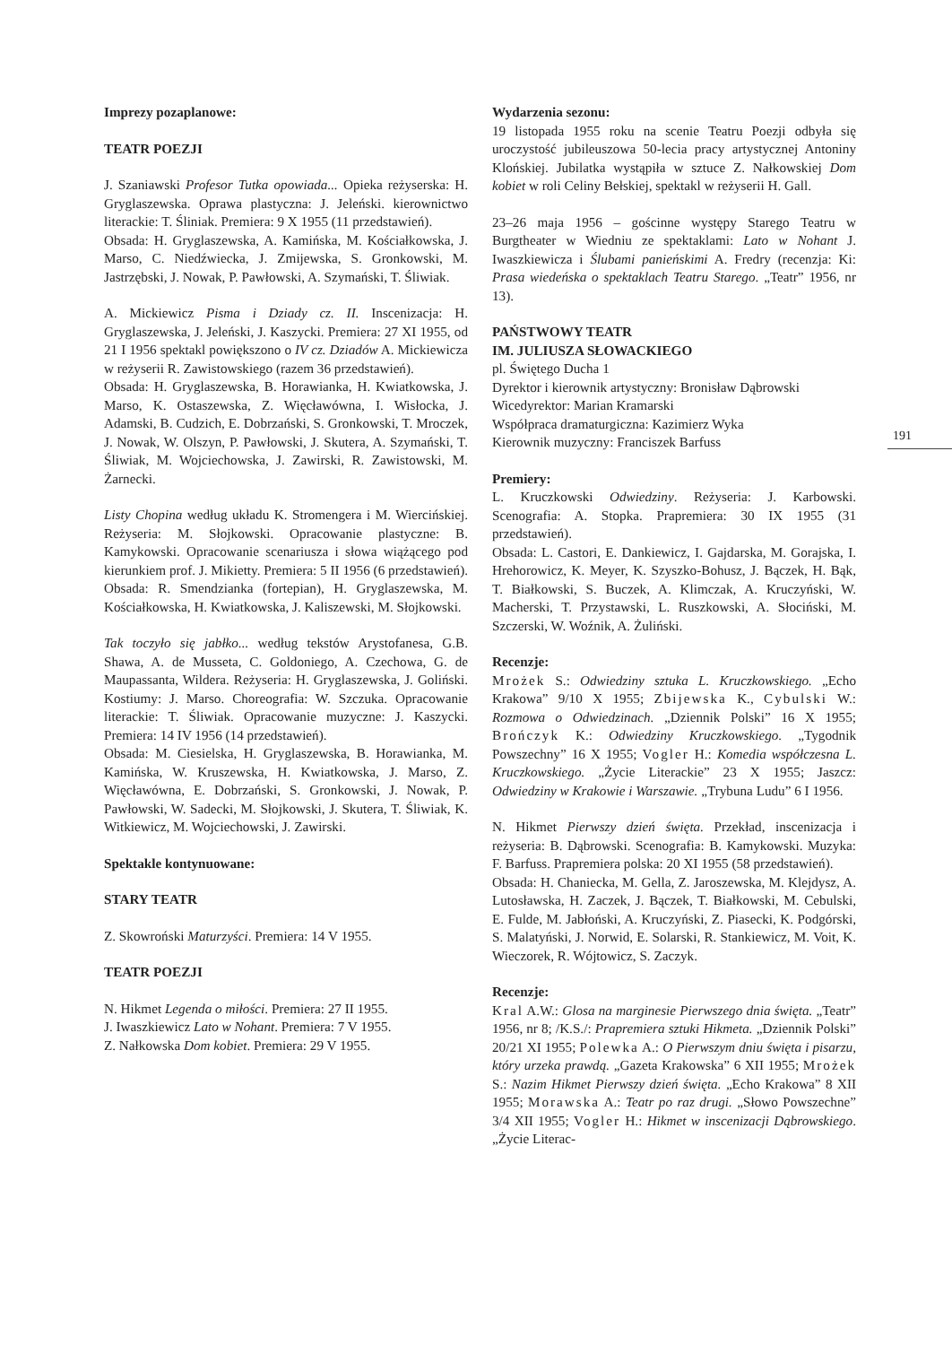Imprezy pozaplanowe:
TEATR POEZJI
J. Szaniawski Profesor Tutka opowiada... Opieka reżyserska: H. Gryglaszewska. Oprawa plastyczna: J. Jeleński. kierownictwo literackie: T. Śliniak. Premiera: 9 X 1955 (11 przedstawień).
Obsada: H. Gryglaszewska, A. Kamińska, M. Kościałkowska, J. Marso, C. Niedźwiecka, J. Zmijewska, S. Gronkowski, M. Jastrzębski, J. Nowak, P. Pawłowski, A. Szymański, T. Śliwiak.
A. Mickiewicz Pisma i Dziady cz. II. Inscenizacja: H. Gryglaszewska, J. Jeleński, J. Kaszycki. Premiera: 27 XI 1955, od 21 I 1956 spektakl powiększono o IV cz. Dziadów A. Mickiewicza w reżyserii R. Zawistowskiego (razem 36 przedstawień).
Obsada: H. Gryglaszewska, B. Horawianka, H. Kwiatkowska, J. Marso, K. Ostaszewska, Z. Więcławówna, I. Wisłocka, J. Adamski, B. Cudzich, E. Dobrzański, S. Gronkowski, T. Mroczek, J. Nowak, W. Olszyn, P. Pawłowski, J. Skutera, A. Szymański, T. Śliwiak, M. Wojciechowska, J. Zawirski, R. Zawistowski, M. Żarnecki.
Listy Chopina według układu K. Stromengera i M. Wiercińskiej. Reżyseria: M. Słojkowski. Opracowanie plastyczne: B. Kamykowski. Opracowanie scenariusza i słowa wiążącego pod kierunkiem prof. J. Mikietty. Premiera: 5 II 1956 (6 przedstawień).
Obsada: R. Smendzianka (fortepian), H. Gryglaszewska, M. Kościałkowska, H. Kwiatkowska, J. Kaliszewski, M. Słojkowski.
Tak toczyło się jabłko... według tekstów Arystofanesa, G.B. Shawa, A. de Musseta, C. Goldoniego, A. Czechowa, G. de Maupassanta, Wildera. Reżyseria: H. Gryglaszewska, J. Goliński. Kostiumy: J. Marso. Choreografia: W. Szczuka. Opracowanie literackie: T. Śliwiak. Opracowanie muzyczne: J. Kaszycki. Premiera: 14 IV 1956 (14 przedstawień).
Obsada: M. Ciesielska, H. Gryglaszewska, B. Horawianka, M. Kamińska, W. Kruszewska, H. Kwiatkowska, J. Marso, Z. Więcławówna, E. Dobrzański, S. Gronkowski, J. Nowak, P. Pawłowski, W. Sadecki, M. Słojkowski, J. Skutera, T. Śliwiak, K. Witkiewicz, M. Wojciechowski, J. Zawirski.
Spektakle kontynuowane:
STARY TEATR
Z. Skowroński Maturzyści. Premiera: 14 V 1955.
TEATR POEZJI
N. Hikmet Legenda o miłości. Premiera: 27 II 1955.
J. Iwaszkiewicz Lato w Nohant. Premiera: 7 V 1955.
Z. Nałkowska Dom kobiet. Premiera: 29 V 1955.
Wydarzenia sezonu:
19 listopada 1955 roku na scenie Teatru Poezji odbyła się uroczystość jubileuszowa 50-lecia pracy artystycznej Antoniny Klońskiej. Jubilatka wystąpiła w sztuce Z. Nałkowskiej Dom kobiet w roli Celiny Bełskiej, spektakl w reżyserii H. Gall.
23–26 maja 1956 – gościnne występy Starego Teatru w Burgtheater w Wiedniu ze spektaklami: Lato w Nohant J. Iwaszkiewicza i Ślubami panieńskimi A. Fredry (recenzja: Ki: Prasa wiedeńska o spektaklach Teatru Starego. „Teatr” 1956, nr 13).
PAŃSTWOWY TEATR
IM. JULIUSZA SŁOWACKIEGO
pl. Świętego Ducha 1
Dyrektor i kierownik artystyczny: Bronisław Dąbrowski
Wicedyrektor: Marian Kramarski
Współpraca dramaturgiczna: Kazimierz Wyka
Kierownik muzyczny: Franciszek Barfuss
Premiery:
L. Kruczkowski Odwiedziny. Reżyseria: J. Karbowski. Scenografia: A. Stopka. Prapremiera: 30 IX 1955 (31 przedstawień).
Obsada: L. Castori, E. Dankiewicz, I. Gajdarska, M. Gorajska, I. Hrehorowicz, K. Meyer, K. Szyszko-Bohusz, J. Bączek, H. Bąk, T. Białkowski, S. Buczek, A. Klimczak, A. Kruczyński, W. Macherski, T. Przystawski, L. Ruszkowski, A. Słociński, M. Szczerski, W. Woźnik, A. Żuliński.
Recenzje:
Mrożek S.: Odwiedziny sztuka L. Kruczkowskiego. „Echo Krakowa” 9/10 X 1955; Zbijewska K., Cybulski W.: Rozmowa o Odwiedzinach. „Dziennik Polski” 16 X 1955; Brończyk K.: Odwiedziny Kruczkowskiego. „Tygodnik Powszechny” 16 X 1955; Vogler H.: Komedia współczesna L. Kruczkowskiego. „Życie Literackie” 23 X 1955; Jaszcz: Odwiedziny w Krakowie i Warszawie. „Trybuna Ludu” 6 I 1956.
N. Hikmet Pierwszy dzień święta. Przekład, inscenizacja i reżyseria: B. Dąbrowski. Scenografia: B. Kamykowski. Muzyka: F. Barfuss. Prapremiera polska: 20 XI 1955 (58 przedstawień).
Obsada: H. Chaniecka, M. Gella, Z. Jaroszewska, M. Klejdysz, A. Lutosławska, H. Zaczek, J. Bączek, T. Białkowski, M. Cebulski, E. Fulde, M. Jabłoński, A. Kruczyński, Z. Piasecki, K. Podgórski, S. Malatyński, J. Norwid, E. Solarski, R. Stankiewicz, M. Voit, K. Wieczorek, R. Wójtowicz, S. Zaczyk.
Recenzje:
Kral A.W.: Glosa na marginesie Pierwszego dnia święta. „Teatr” 1956, nr 8; /K.S./: Prapremiera sztuki Hikmeta. „Dziennik Polski” 20/21 XI 1955; Polewka A.: O Pierwszym dniu święta i pisarzu, który urzeka prawdą. „Gazeta Krakowska” 6 XII 1955; Mrożek S.: Nazim Hikmet Pierwszy dzień święta. „Echo Krakowa” 8 XII 1955; Morawska A.: Teatr po raz drugi. „Słowo Powszechne” 3/4 XII 1955; Vogler H.: Hikmet w inscenizacji Dąbrowskiego. „Życie Literac-
191